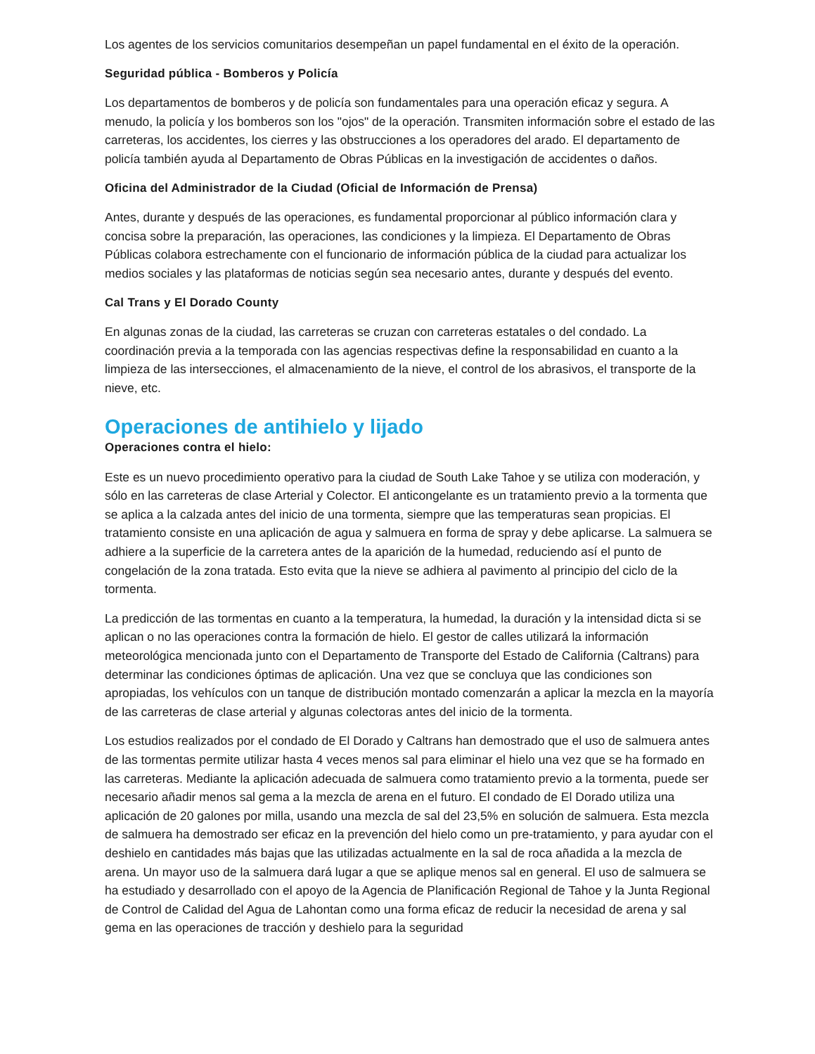Los agentes de los servicios comunitarios desempeñan un papel fundamental en el éxito de la operación.
Seguridad pública - Bomberos y Policía
Los departamentos de bomberos y de policía son fundamentales para una operación eficaz y segura. A menudo, la policía y los bomberos son los "ojos" de la operación. Transmiten información sobre el estado de las carreteras, los accidentes, los cierres y las obstrucciones a los operadores del arado. El departamento de policía también ayuda al Departamento de Obras Públicas en la investigación de accidentes o daños.
Oficina del Administrador de la Ciudad (Oficial de Información de Prensa)
Antes, durante y después de las operaciones, es fundamental proporcionar al público información clara y concisa sobre la preparación, las operaciones, las condiciones y la limpieza. El Departamento de Obras Públicas colabora estrechamente con el funcionario de información pública de la ciudad para actualizar los medios sociales y las plataformas de noticias según sea necesario antes, durante y después del evento.
Cal Trans y El Dorado County
En algunas zonas de la ciudad, las carreteras se cruzan con carreteras estatales o del condado. La coordinación previa a la temporada con las agencias respectivas define la responsabilidad en cuanto a la limpieza de las intersecciones, el almacenamiento de la nieve, el control de los abrasivos, el transporte de la nieve, etc.
Operaciones de antihielo y lijado
Operaciones contra el hielo:
Este es un nuevo procedimiento operativo para la ciudad de South Lake Tahoe y se utiliza con moderación, y sólo en las carreteras de clase Arterial y Colector. El anticongelante es un tratamiento previo a la tormenta que se aplica a la calzada antes del inicio de una tormenta, siempre que las temperaturas sean propicias. El tratamiento consiste en una aplicación de agua y salmuera en forma de spray y debe aplicarse. La salmuera se adhiere a la superficie de la carretera antes de la aparición de la humedad, reduciendo así el punto de congelación de la zona tratada. Esto evita que la nieve se adhiera al pavimento al principio del ciclo de la tormenta.
La predicción de las tormentas en cuanto a la temperatura, la humedad, la duración y la intensidad dicta si se aplican o no las operaciones contra la formación de hielo. El gestor de calles utilizará la información meteorológica mencionada junto con el Departamento de Transporte del Estado de California (Caltrans) para determinar las condiciones óptimas de aplicación. Una vez que se concluya que las condiciones son apropiadas, los vehículos con un tanque de distribución montado comenzarán a aplicar la mezcla en la mayoría de las carreteras de clase arterial y algunas colectoras antes del inicio de la tormenta.
Los estudios realizados por el condado de El Dorado y Caltrans han demostrado que el uso de salmuera antes de las tormentas permite utilizar hasta 4 veces menos sal para eliminar el hielo una vez que se ha formado en las carreteras. Mediante la aplicación adecuada de salmuera como tratamiento previo a la tormenta, puede ser necesario añadir menos sal gema a la mezcla de arena en el futuro. El condado de El Dorado utiliza una aplicación de 20 galones por milla, usando una mezcla de sal del 23,5% en solución de salmuera. Esta mezcla de salmuera ha demostrado ser eficaz en la prevención del hielo como un pre-tratamiento, y para ayudar con el deshielo en cantidades más bajas que las utilizadas actualmente en la sal de roca añadida a la mezcla de arena. Un mayor uso de la salmuera dará lugar a que se aplique menos sal en general. El uso de salmuera se ha estudiado y desarrollado con el apoyo de la Agencia de Planificación Regional de Tahoe y la Junta Regional de Control de Calidad del Agua de Lahontan como una forma eficaz de reducir la necesidad de arena y sal gema en las operaciones de tracción y deshielo para la seguridad